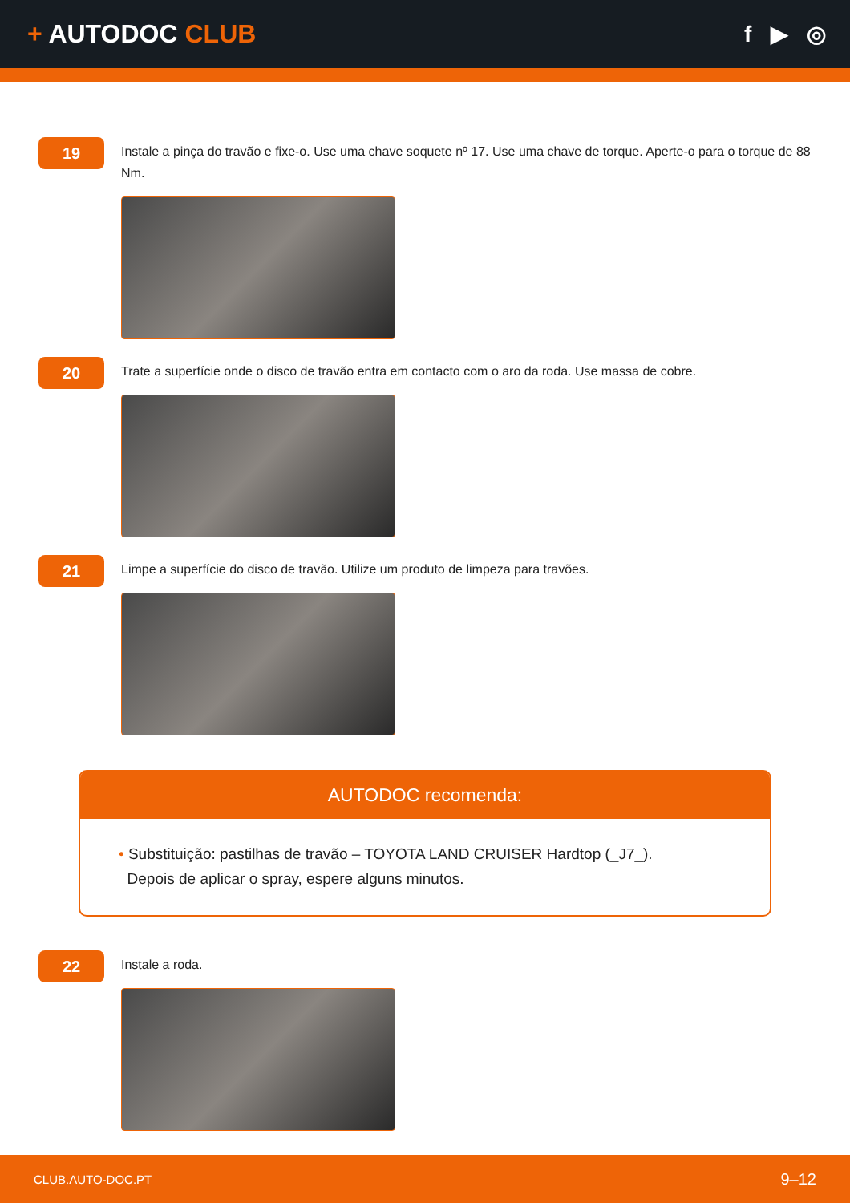+ AUTODOC CLUB f ▶ ◎
19
Instale a pinça do travão e fixe-o. Use uma chave soquete nº 17. Use uma chave de torque. Aperte-o para o torque de 88 Nm.
20
Trate a superfície onde o disco de travão entra em contacto com o aro da roda. Use massa de cobre.
21
Limpe a superfície do disco de travão. Utilize um produto de limpeza para travões.
AUTODOC recomenda:
• Substituição: pastilhas de travão – TOYOTA LAND CRUISER Hardtop (_J7_).
Depois de aplicar o spray, espere alguns minutos.
22
Instale a roda.
CLUB.AUTO-DOC.PT 9–12